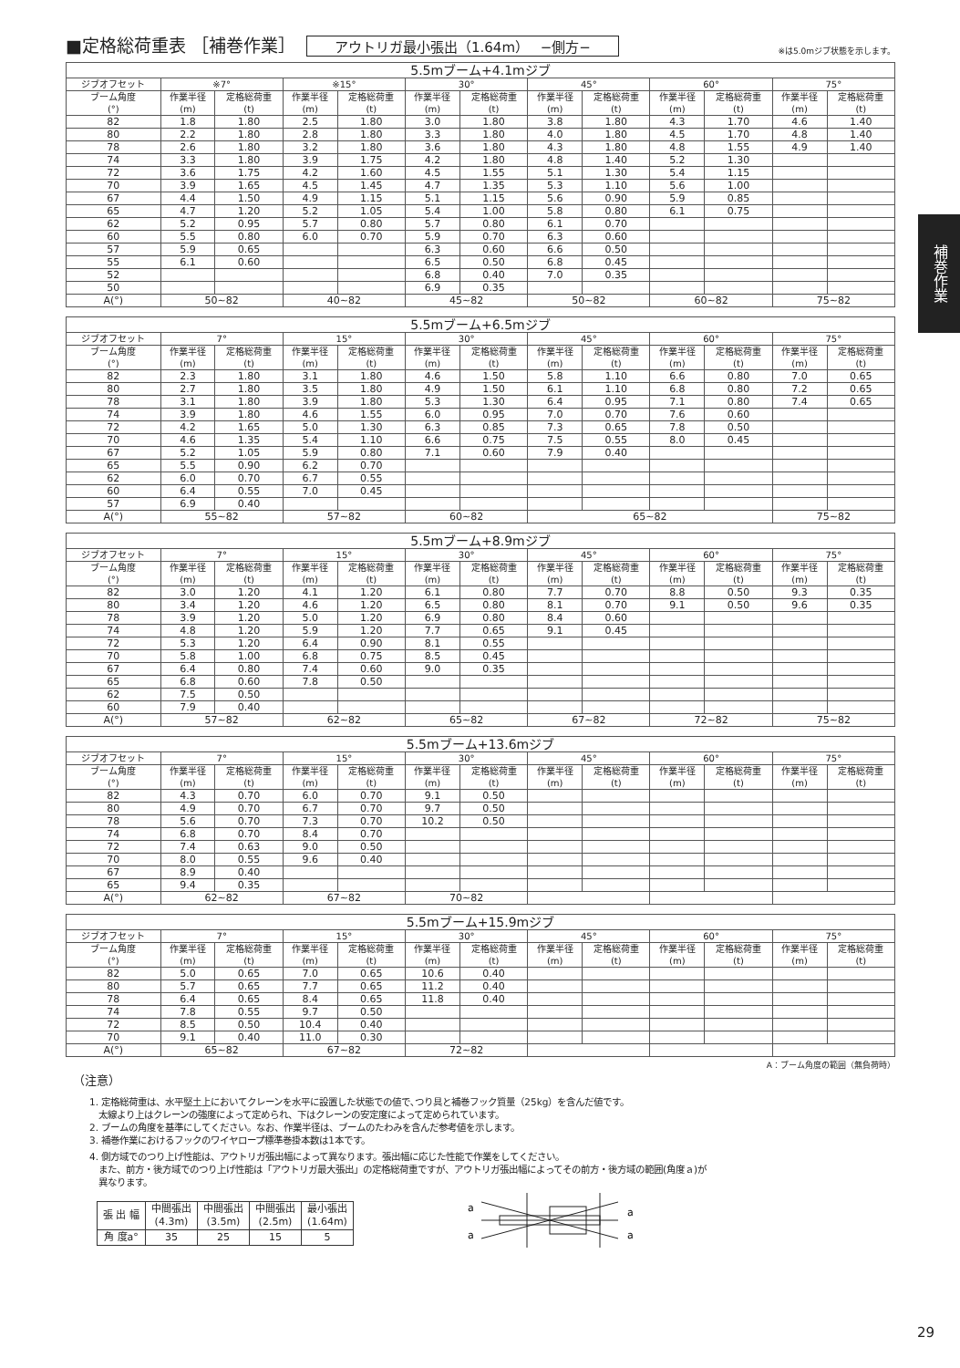補巻作業
■定格総荷重表 ［補巻作業］ アウトリガ最小張出（1.64m）　 −側方− ※は5.0mジブ状態を示します。
| 5.5mブーム+4.1mジブ | | | | | | | | | | | | |
| --- | --- | --- | --- | --- | --- | --- | --- | --- | --- | --- | --- | --- |
| ジブオフセット | ※7° | | ※15° | | 30° | | 45° | | 60° | | 75° | |
| ブーム角度 (°) | 作業半径 (m) | 定格総荷重 (t) | 作業半径 (m) | 定格総荷重 (t) | 作業半径 (m) | 定格総荷重 (t) | 作業半径 (m) | 定格総荷重 (t) | 作業半径 (m) | 定格総荷重 (t) | 作業半径 (m) | 定格総荷重 (t) |
| 82 | 1.8 | 1.80 | 2.5 | 1.80 | 3.0 | 1.80 | 3.8 | 1.80 | 4.3 | 1.70 | 4.6 | 1.40 |
| 80 | 2.2 | 1.80 | 2.8 | 1.80 | 3.3 | 1.80 | 4.0 | 1.80 | 4.5 | 1.70 | 4.8 | 1.40 |
| 78 | 2.6 | 1.80 | 3.2 | 1.80 | 3.6 | 1.80 | 4.3 | 1.80 | 4.8 | 1.55 | 4.9 | 1.40 |
| 74 | 3.3 | 1.80 | 3.9 | 1.75 | 4.2 | 1.80 | 4.8 | 1.40 | 5.2 | 1.30 | | |
| 72 | 3.6 | 1.75 | 4.2 | 1.60 | 4.5 | 1.55 | 5.1 | 1.30 | 5.4 | 1.15 | | |
| 70 | 3.9 | 1.65 | 4.5 | 1.45 | 4.7 | 1.35 | 5.3 | 1.10 | 5.6 | 1.00 | | |
| 67 | 4.4 | 1.50 | 4.9 | 1.15 | 5.1 | 1.15 | 5.6 | 0.90 | 5.9 | 0.85 | | |
| 65 | 4.7 | 1.20 | 5.2 | 1.05 | 5.4 | 1.00 | 5.8 | 0.80 | 6.1 | 0.75 | | |
| 62 | 5.2 | 0.95 | 5.7 | 0.80 | 5.7 | 0.80 | 6.1 | 0.70 | | | | |
| 60 | 5.5 | 0.80 | 6.0 | 0.70 | 5.9 | 0.70 | 6.3 | 0.60 | | | | |
| 57 | 5.9 | 0.65 | | | 6.3 | 0.60 | 6.6 | 0.50 | | | | |
| 55 | 6.1 | 0.60 | | | 6.5 | 0.50 | 6.8 | 0.45 | | | | |
| 52 | | | | | 6.8 | 0.40 | 7.0 | 0.35 | | | | |
| 50 | | | | | 6.9 | 0.35 | | | | | | |
| A(°) | 50~82 | | 40~82 | | 45~82 | | 50~82 | | 60~82 | | 75~82 | |
| 5.5mブーム+6.5mジブ | | | | | | | | | | | | |
| --- | --- | --- | --- | --- | --- | --- | --- | --- | --- | --- | --- | --- |
| ジブオフセット | 7° | | 15° | | 30° | | 45° | | 60° | | 75° | |
| ブーム角度 (°) | 作業半径 (m) | 定格総荷重 (t) | 作業半径 (m) | 定格総荷重 (t) | 作業半径 (m) | 定格総荷重 (t) | 作業半径 (m) | 定格総荷重 (t) | 作業半径 (m) | 定格総荷重 (t) | 作業半径 (m) | 定格総荷重 (t) |
| 82 | 2.3 | 1.80 | 3.1 | 1.80 | 4.6 | 1.50 | 5.8 | 1.10 | 6.6 | 0.80 | 7.0 | 0.65 |
| 80 | 2.7 | 1.80 | 3.5 | 1.80 | 4.9 | 1.50 | 6.1 | 1.10 | 6.8 | 0.80 | 7.2 | 0.65 |
| 78 | 3.1 | 1.80 | 3.9 | 1.80 | 5.3 | 1.30 | 6.4 | 0.95 | 7.1 | 0.80 | 7.4 | 0.65 |
| 74 | 3.9 | 1.80 | 4.6 | 1.55 | 6.0 | 0.95 | 7.0 | 0.70 | 7.6 | 0.60 | | |
| 72 | 4.2 | 1.65 | 5.0 | 1.30 | 6.3 | 0.85 | 7.3 | 0.65 | 7.8 | 0.50 | | |
| 70 | 4.6 | 1.35 | 5.4 | 1.10 | 6.6 | 0.75 | 7.5 | 0.55 | 8.0 | 0.45 | | |
| 67 | 5.2 | 1.05 | 5.9 | 0.80 | 7.1 | 0.60 | 7.9 | 0.40 | | | | |
| 65 | 5.5 | 0.90 | 6.2 | 0.70 | | | | | | | | |
| 62 | 6.0 | 0.70 | 6.7 | 0.55 | | | | | | | | |
| 60 | 6.4 | 0.55 | 7.0 | 0.45 | | | | | | | | |
| 57 | 6.9 | 0.40 | | | | | | | | | | |
| A(°) | 55~82 | | 57~82 | | 60~82 | | 65~82 | | | | 75~82 | |
| 5.5mブーム+8.9mジブ | | | | | | | | | | | | |
| --- | --- | --- | --- | --- | --- | --- | --- | --- | --- | --- | --- | --- |
| ジブオフセット | 7° | | 15° | | 30° | | 45° | | 60° | | 75° | |
| ブーム角度 (°) | 作業半径 (m) | 定格総荷重 (t) | 作業半径 (m) | 定格総荷重 (t) | 作業半径 (m) | 定格総荷重 (t) | 作業半径 (m) | 定格総荷重 (t) | 作業半径 (m) | 定格総荷重 (t) | 作業半径 (m) | 定格総荷重 (t) |
| 82 | 3.0 | 1.20 | 4.1 | 1.20 | 6.1 | 0.80 | 7.7 | 0.70 | 8.8 | 0.50 | 9.3 | 0.35 |
| 80 | 3.4 | 1.20 | 4.6 | 1.20 | 6.5 | 0.80 | 8.1 | 0.70 | 9.1 | 0.50 | 9.6 | 0.35 |
| 78 | 3.9 | 1.20 | 5.0 | 1.20 | 6.9 | 0.80 | 8.4 | 0.60 | | | | |
| 74 | 4.8 | 1.20 | 5.9 | 1.20 | 7.7 | 0.65 | 9.1 | 0.45 | | | | |
| 72 | 5.3 | 1.20 | 6.4 | 0.90 | 8.1 | 0.55 | | | | | | |
| 70 | 5.8 | 1.00 | 6.8 | 0.75 | 8.5 | 0.45 | | | | | | |
| 67 | 6.4 | 0.80 | 7.4 | 0.60 | 9.0 | 0.35 | | | | | | |
| 65 | 6.8 | 0.60 | 7.8 | 0.50 | | | | | | | | |
| 62 | 7.5 | 0.50 | | | | | | | | | | |
| 60 | 7.9 | 0.40 | | | | | | | | | | |
| A(°) | 57~82 | | 62~82 | | 65~82 | | 67~82 | | 72~82 | | 75~82 | |
| 5.5mブーム+13.6mジブ | | | | | | | | | | | | |
| --- | --- | --- | --- | --- | --- | --- | --- | --- | --- | --- | --- | --- |
| ジブオフセット | 7° | | 15° | | 30° | | 45° | | 60° | | 75° | |
| ブーム角度 (°) | 作業半径 (m) | 定格総荷重 (t) | 作業半径 (m) | 定格総荷重 (t) | 作業半径 (m) | 定格総荷重 (t) | 作業半径 (m) | 定格総荷重 (t) | 作業半径 (m) | 定格総荷重 (t) | 作業半径 (m) | 定格総荷重 (t) |
| 82 | 4.3 | 0.70 | 6.0 | 0.70 | 9.1 | 0.50 | | | | | | |
| 80 | 4.9 | 0.70 | 6.7 | 0.70 | 9.7 | 0.50 | | | | | | |
| 78 | 5.6 | 0.70 | 7.3 | 0.70 | 10.2 | 0.50 | | | | | | |
| 74 | 6.8 | 0.70 | 8.4 | 0.70 | | | | | | | | |
| 72 | 7.4 | 0.63 | 9.0 | 0.50 | | | | | | | | |
| 70 | 8.0 | 0.55 | 9.6 | 0.40 | | | | | | | | |
| 67 | 8.9 | 0.40 | | | | | | | | | | |
| 65 | 9.4 | 0.35 | | | | | | | | | | |
| A(°) | 62~82 | | 67~82 | | 70~82 | | | | | | | |
| 5.5mブーム+15.9mジブ | | | | | | | | | | | | |
| --- | --- | --- | --- | --- | --- | --- | --- | --- | --- | --- | --- | --- |
| ジブオフセット | 7° | | 15° | | 30° | | 45° | | 60° | | 75° | |
| ブーム角度 (°) | 作業半径 (m) | 定格総荷重 (t) | 作業半径 (m) | 定格総荷重 (t) | 作業半径 (m) | 定格総荷重 (t) | 作業半径 (m) | 定格総荷重 (t) | 作業半径 (m) | 定格総荷重 (t) | 作業半径 (m) | 定格総荷重 (t) |
| 82 | 5.0 | 0.65 | 7.0 | 0.65 | 10.6 | 0.40 | | | | | | |
| 80 | 5.7 | 0.65 | 7.7 | 0.65 | 11.2 | 0.40 | | | | | | |
| 78 | 6.4 | 0.65 | 8.4 | 0.65 | 11.8 | 0.40 | | | | | | |
| 74 | 7.8 | 0.55 | 9.7 | 0.50 | | | | | | | | |
| 72 | 8.5 | 0.50 | 10.4 | 0.40 | | | | | | | | |
| 70 | 9.1 | 0.40 | 11.0 | 0.30 | | | | | | | | |
| A(°) | 65~82 | | 67~82 | | 72~82 | | | | | | | |
A：ブーム角度の範囲（無負荷時）
（注意）
1. 定格総荷重は、水平堅土上においてクレーンを水平に設置した状態での値で､つり具と補巻フック質量（25kg）を含んだ値です。
　太線より上はクレーンの強度によって定められ、下はクレーンの安定度によって定められています。
2. ブームの角度を基準にしてください。なお、作業半径は、ブームのたわみを含んだ参考値を示します。
3. 補巻作業におけるフックのワイヤロープ標準巻掛本数は1本です。
4. 側方域でのつり上げ性能は、アウトリガ張出幅によって異なります。張出幅に応じた性能で作業をしてください。
　また、前方・後方域でのつり上げ性能は「アウトリガ最大張出」の定格総荷重ですが、アウトリガ張出幅によってその前方・後方域の範囲(角度ａ)が
　異なります。
| 張 出 幅 | 中間張出 (4.3m) | 中間張出 (3.5m) | 中間張出 (2.5m) | 最小張出 (1.64m) |
| 角 度a° | 35 | 25 | 15 | 5 |
a
a
a
a
29